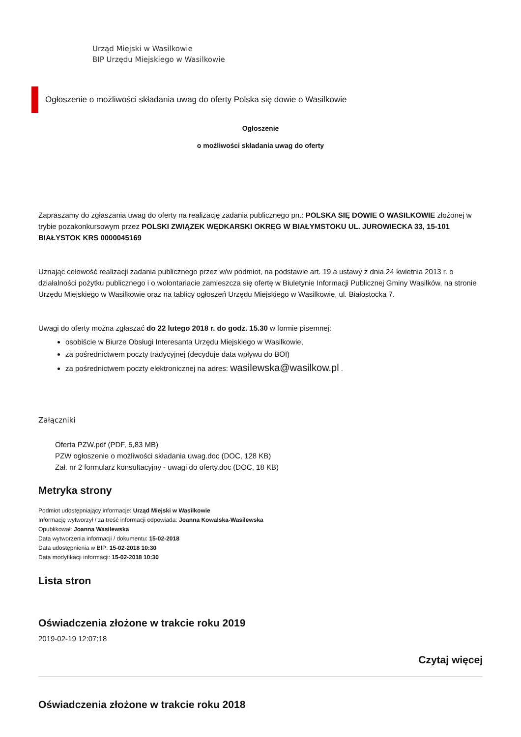Urząd Miejski w Wasilkowie
BIP Urzędu Miejskiego w Wasilkowie
Ogłoszenie o możliwości składania uwag do oferty Polska się dowie o Wasilkowie
Ogłoszenie
o możliwości składania uwag do oferty
Zapraszamy do zgłaszania uwag do oferty na realizację zadania publicznego pn.: POLSKA SIĘ DOWIE O WASILKOWIE złożonej w trybie pozakonkursowym przez POLSKI ZWIĄZEK WĘDKARSKI OKRĘG W BIAŁYMSTOKU UL. JUROWIECKA 33, 15-101 BIAŁYSTOK KRS 0000045169
Uznając celowość realizacji zadania publicznego przez w/w podmiot, na podstawie art. 19 a ustawy z dnia 24 kwietnia 2013 r. o działalności pożytku publicznego i o wolontariacie zamieszcza się ofertę w Biuletynie Informacji Publicznej Gminy Wasilków, na stronie Urzędu Miejskiego w Wasilkowie oraz na tablicy ogłoszeń Urzędu Miejskiego w Wasilkowie, ul. Białostocka 7.
Uwagi do oferty można zgłaszać do 22 lutego 2018 r. do godz. 15.30 w formie pisemnej:
osobiście w Biurze Obsługi Interesanta Urzędu Miejskiego w Wasilkowie,
za pośrednictwem poczty tradycyjnej (decyduje data wpływu do BOI)
za pośrednictwem poczty elektronicznej na adres: wasilewska@wasilkow.pl .
Załączniki
Oferta PZW.pdf (PDF, 5,83 MB)
PZW ogłoszenie o możliwości składania uwag.doc (DOC, 128 KB)
Zał. nr 2 formularz konsultacyjny - uwagi do oferty.doc (DOC, 18 KB)
Metryka strony
Podmiot udostępniający informacje: Urząd Miejski w Wasilkowie
Informację wytworzył / za treść informacji odpowiada: Joanna Kowalska-Wasilewska
Opublikował: Joanna Wasilewska
Data wytworzenia informacji / dokumentu: 15-02-2018
Data udostępnienia w BIP: 15-02-2018 10:30
Data modyfikacji informacji: 15-02-2018 10:30
Lista stron
Oświadczenia złożone w trakcie roku 2019
2019-02-19 12:07:18
Czytaj więcej
Oświadczenia złożone w trakcie roku 2018